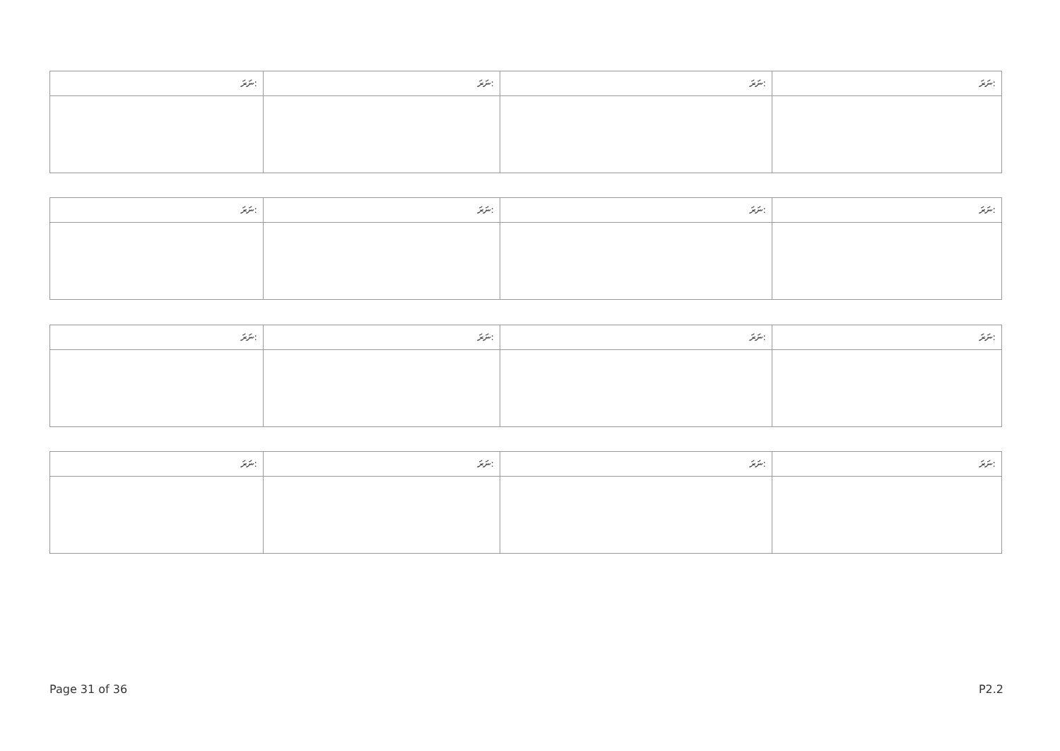| ނަރަ: | ނަރަ: | ނަރަ: | ނަރަ: |
| --- | --- | --- | --- |
| ނަރަ: | ނަރަ: | ނަރަ: | ނަރަ: |
| --- | --- | --- | --- |
| ނަރަ: | ނަރަ: | ނަރަ: | ނަރަ: |
| --- | --- | --- | --- |
| ނަރަ: | ނަރަ: | ނަރަ: | ނަރަ: |
| --- | --- | --- | --- |
Page 31 of 36 P2.2